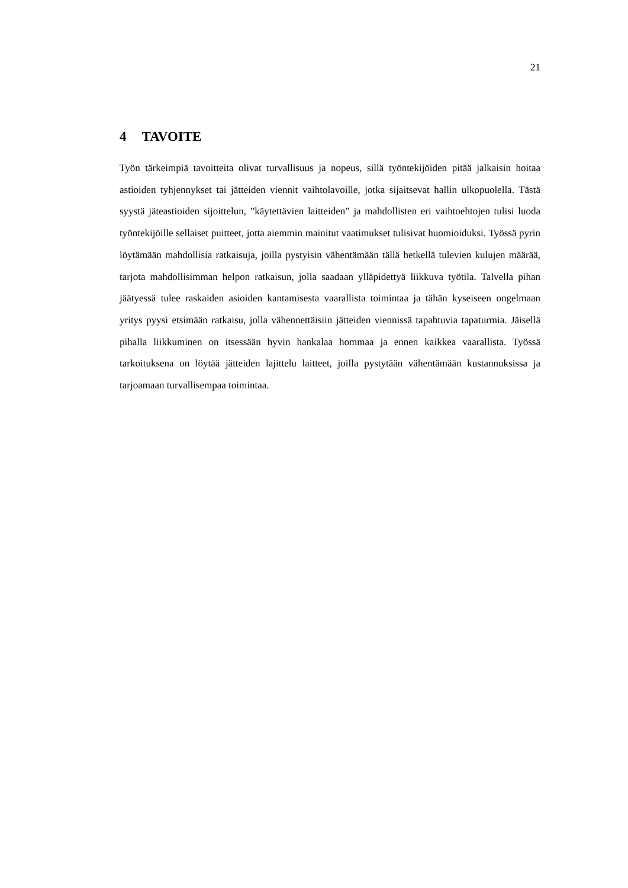21
4 TAVOITE
Työn tärkeimpiä tavoitteita olivat turvallisuus ja nopeus, sillä työntekijöiden pitää jalkaisin hoitaa astioiden tyhjennykset tai jätteiden viennit vaihtolavoille, jotka sijaitsevat hallin ulkopuolella. Tästä syystä jäteastioiden sijoittelun, ”käytettävien laitteiden” ja mahdollisten eri vaihtoehtojen tulisi luoda työntekijöille sellaiset puitteet, jotta aiemmin mainitut vaatimukset tulisivat huomioiduksi. Työssä pyrin löytämään mahdollisia ratkaisuja, joilla pystyisin vähentämään tällä hetkellä tulevien kulujen määrää, tarjota mahdollisimman helpon ratkaisun, jolla saadaan ylläpidettyä liikkuva työtila. Talvella pihan jäätyessä tulee raskaiden asioiden kantamisesta vaarallista toimintaa ja tähän kyseiseen ongelmaan yritys pyysi etsimään ratkaisu, jolla vähennettäisiin jätteiden viennissä tapahtuvia tapaturmia. Jäisellä pihalla liikkuminen on itsessään hyvin hankalaa hommaa ja ennen kaikkea vaarallista. Työssä tarkoituksena on löytää jätteiden lajittelu laitteet, joilla pystytään vähentämään kustannuksissa ja tarjoamaan turvallisempaa toimintaa.